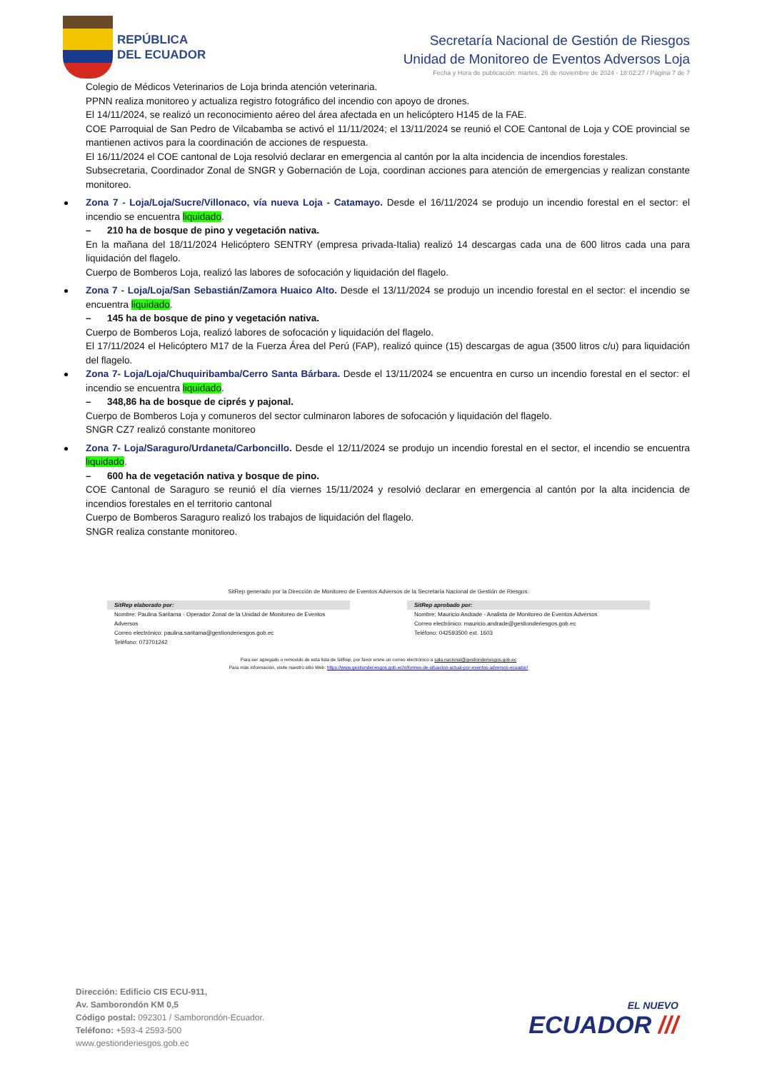REPÚBLICA
DEL ECUADOR
Secretaría Nacional de Gestión de Riesgos
Unidad de Monitoreo de Eventos Adversos Loja
Fecha y Hora de publicación: martes, 26 de noviembre de 2024 - 18:02:27 / Página 7 de 7
Colegio de Médicos Veterinarios de Loja brinda atención veterinaria.
PPNN realiza monitoreo y actualiza registro fotográfico del incendio con apoyo de drones.
El 14/11/2024, se realizó un reconocimiento aéreo del área afectada en un helicóptero H145 de la FAE.
COE Parroquial de San Pedro de Vilcabamba se activó el 11/11/2024; el 13/11/2024 se reunió el COE Cantonal de Loja y COE provincial se mantienen activos para la coordinación de acciones de respuesta.
El 16/11/2024 el COE cantonal de Loja resolvió declarar en emergencia al cantón por la alta incidencia de incendios forestales.
Subsecretaria, Coordinador Zonal de SNGR y Gobernación de Loja, coordinan acciones para atención de emergencias y realizan constante monitoreo.
Zona 7 - Loja/Loja/Sucre/Villonaco, vía nueva Loja - Catamayo. Desde el 16/11/2024 se produjo un incendio forestal en el sector: el incendio se encuentra liquidado.
– 210 ha de bosque de pino y vegetación nativa.
En la mañana del 18/11/2024 Helicóptero SENTRY (empresa privada-Italia) realizó 14 descargas cada una de 600 litros cada una para liquidación del flagelo.
Cuerpo de Bomberos Loja, realizó las labores de sofocación y liquidación del flagelo.
Zona 7 - Loja/Loja/San Sebastián/Zamora Huaico Alto. Desde el 13/11/2024 se produjo un incendio forestal en el sector: el incendio se encuentra liquidado.
– 145 ha de bosque de pino y vegetación nativa.
Cuerpo de Bomberos Loja, realizó labores de sofocación y liquidación del flagelo.
El 17/11/2024 el Helicóptero M17 de la Fuerza Área del Perú (FAP), realizó quince (15) descargas de agua (3500 litros c/u) para liquidación del flagelo.
Zona 7- Loja/Loja/Chuquiribamba/Cerro Santa Bárbara. Desde el 13/11/2024 se encuentra en curso un incendio forestal en el sector: el incendio se encuentra liquidado.
– 348,86 ha de bosque de ciprés y pajonal.
Cuerpo de Bomberos Loja y comuneros del sector culminaron labores de sofocación y liquidación del flagelo.
SNGR CZ7 realizó constante monitoreo
Zona 7- Loja/Saraguro/Urdaneta/Carboncillo. Desde el 12/11/2024 se produjo un incendio forestal en el sector, el incendio se encuentra liquidado.
– 600 ha de vegetación nativa y bosque de pino.
COE Cantonal de Saraguro se reunió el día viernes 15/11/2024 y resolvió declarar en emergencia al cantón por la alta incidencia de incendios forestales en el territorio cantonal
Cuerpo de Bomberos Saraguro realizó los trabajos de liquidación del flagelo.
SNGR realiza constante monitoreo.
SitRep generado por la Dirección de Monitoreo de Eventos Adversos de la Secretaría Nacional de Gestión de Riesgos.
SitRep elaborado por:
Nombre: Paulina Saritama - Operador Zonal de la Unidad de Monitoreo de Eventos Adversos
Correo electrónico: paulina.saritama@gestionderiesgos.gob.ec
Teléfono: 073701242
SitRep aprobado por:
Nombre: Mauricio Andrade - Analista de Monitoreo de Eventos Adversos
Correo electrónico: mauricio.andrade@gestionderiesgos.gob.ec
Teléfono: 042593500 ext. 1603
Para ser agregado o removido de esta lista de SitRep, por favor envíe un correo electrónico a sala.nacional@gestionderiesgos.gob.ec
Para más información, visite nuestro sitio Web: https://www.gestionderiesgos.gob.ec/informes-de-situacion-actual-por-eventos-adversos-ecuador/
Dirección: Edificio CIS ECU-911,
Av. Samborondón KM 0,5
Código postal: 092301 / Samborondón-Ecuador.
Teléfono: +593-4 2593-500
www.gestionderiesgos.gob.ec
EL NUEVO
ECUADOR ///